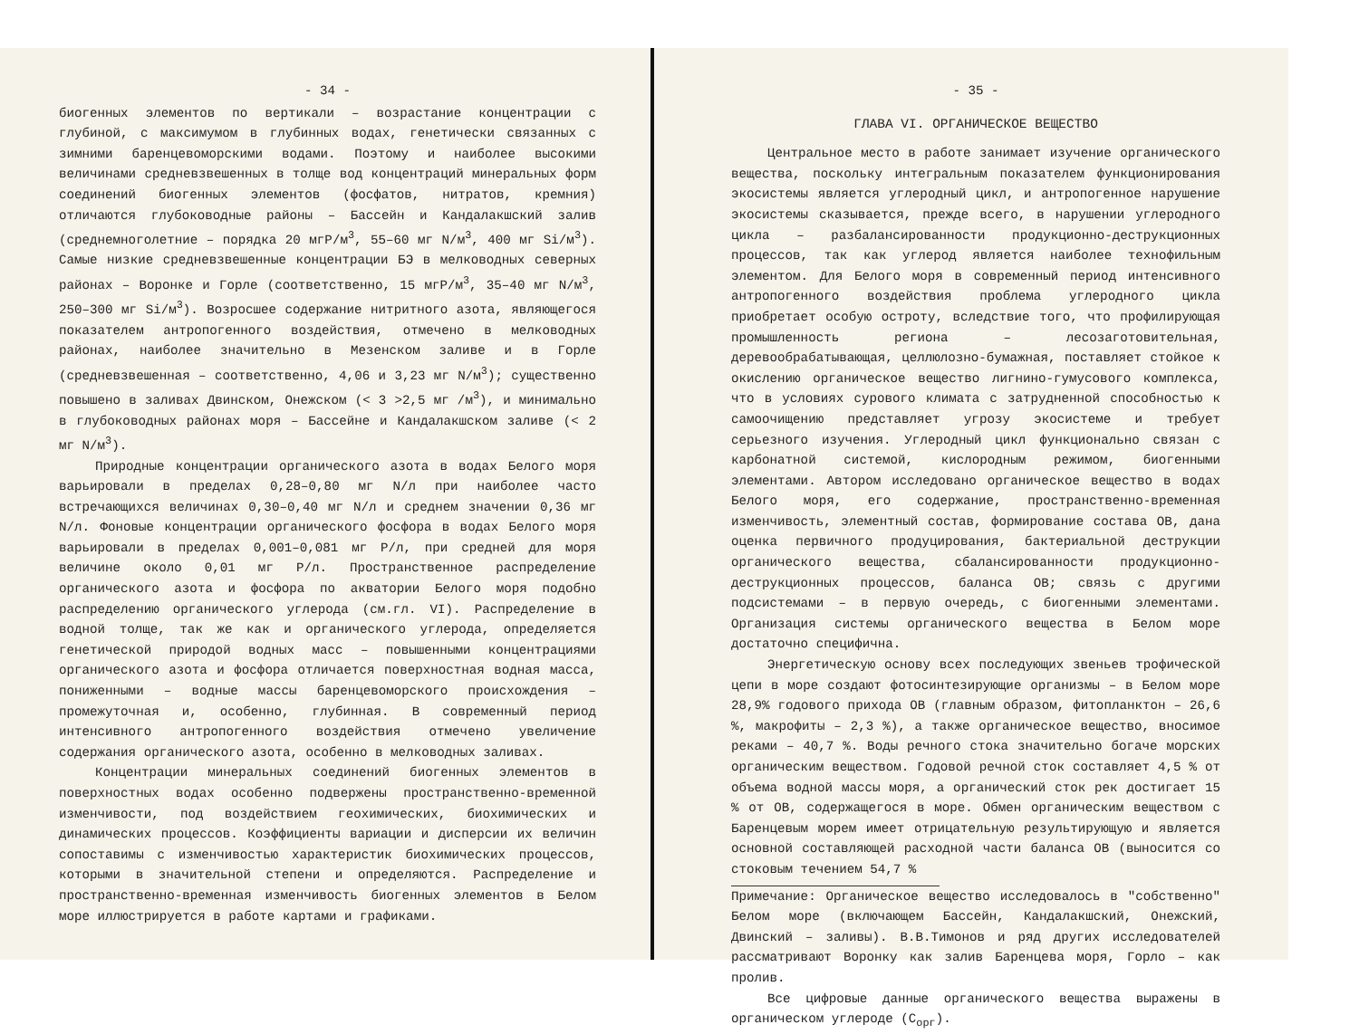- 34 -
биогенных элементов по вертикали – возрастание концентрации с глубиной, с максимумом в глубинных водах, генетически связанных с зимними баренцевоморскими водами. Поэтому и наиболее высокими величинами средневзвешенных в толще вод концентраций минеральных форм соединений биогенных элементов (фосфатов, нитратов, кремния) отличаются глубоководные районы – Бассейн и Кандалакшский залив (среднемноголетние – порядка 20 мгР/м<sup>3</sup>, 55–60 мг N/м<sup>3</sup>, 400 мг Si/м<sup>3</sup>). Самые низкие средневзвешенные концентрации БЭ в мелководных северных районах – Воронке и Горле (соответственно, 15 мгР/м<sup>3</sup>, 35–40 мг N/м<sup>3</sup>, 250–300 мг Si/м<sup>3</sup>). Возросшее содержание нитритного азота, являющегося показателем антропогенного воздействия, отмечено в мелководных районах, наиболее значительно в Мезенском заливе и в Горле (средневзвешенная – соответственно, 4,06 и 3,23 мг N/м<sup>3</sup>); существенно повышено в заливах Двинском, Онежском (< 3 >2,5 мг /м<sup>3</sup>), и минимально в глубоководных районах моря – Бассейне и Кандалакшском заливе (< 2 мг N/м<sup>3</sup>).
Природные концентрации органического азота в водах Белого моря варьировали в пределах 0,28–0,80 мг N/л при наиболее часто встречающихся величинах 0,30–0,40 мг N/л и среднем значении 0,36 мг N/л. Фоновые концентрации органического фосфора в водах Белого моря варьировали в пределах 0,001–0,081 мг Р/л, при средней для моря величине около 0,01 мг Р/л. Пространственное распределение органического азота и фосфора по акватории Белого моря подобно распределению органического углерода (см.гл. VI). Распределение в водной толще, так же как и органического углерода, определяется генетической природой водных масс – повышенными концентрациями органического азота и фосфора отличается поверхностная водная масса, пониженными – водные массы баренцевоморского происхождения – промежуточная и, особенно, глубинная. В современный период интенсивного антропогенного воздействия отмечено увеличение содержания органического азота, особенно в мелководных заливах.
Концентрации минеральных соединений биогенных элементов в поверхностных водах особенно подвержены пространственно-временной изменчивости, под воздействием геохимических, биохимических и динамических процессов. Коэффициенты вариации и дисперсии их величин сопоставимы с изменчивостью характеристик биохимических процессов, которыми в значительной степени и определяются. Распределение и пространственно-временная изменчивость биогенных элементов в Белом море иллюстрируется в работе картами и графиками.
- 35 -
ГЛАВА VI. ОРГАНИЧЕСКОЕ ВЕЩЕСТВО
Центральное место в работе занимает изучение органического вещества, поскольку интегральным показателем функционирования экосистемы является углеродный цикл, и антропогенное нарушение экосистемы сказывается, прежде всего, в нарушении углеродного цикла – разбалансированности продукционно-деструкционных процессов, так как углерод является наиболее технофильным элементом. Для Белого моря в современный период интенсивного антропогенного воздействия проблема углеродного цикла приобретает особую остроту, вследствие того, что профилирующая промышленность региона – лесозаготовительная, деревообрабатывающая, целлюлозно-бумажная, поставляет стойкое к окислению органическое вещество лигнино-гумусового комплекса, что в условиях сурового климата с затрудненной способностью к самоочищению представляет угрозу экосистеме и требует серьезного изучения. Углеродный цикл функционально связан с карбонатной системой, кислородным режимом, биогенными элементами. Автором исследовано органическое вещество в водах Белого моря, его содержание, пространственно-временная изменчивость, элементный состав, формирование состава ОВ, дана оценка первичного продуцирования, бактериальной деструкции органического вещества, сбалансированности продукционно-деструкционных процессов, баланса ОВ; связь с другими подсистемами – в первую очередь, с биогенными элементами. Организация системы органического вещества в Белом море достаточно специфична.
Энергетическую основу всех последующих звеньев трофической цепи в море создают фотосинтезирующие организмы – в Белом море 28,9% годового прихода ОВ (главным образом, фитопланктон – 26,6 %, макрофиты – 2,3 %), а также органическое вещество, вносимое реками – 40,7 %. Воды речного стока значительно богаче морских органическим веществом. Годовой речной сток составляет 4,5 % от объема водной массы моря, а органический сток рек достигает 15 % от ОВ, содержащегося в море. Обмен органическим веществом с Баренцевым морем имеет отрицательную результирующую и является основной составляющей расходной части баланса ОВ (выносится со стоковым течением 54,7 %
Примечание: Органическое вещество исследовалось в "собственно" Белом море (включающем Бассейн, Кандалакшский, Онежский, Двинский – заливы). В.В.Тимонов и ряд других исследователей рассматривают Воронку как залив Баренцева моря, Горло – как пролив.
Все цифровые данные органического вещества выражены в органическом углероде (С<sub>орг</sub>).